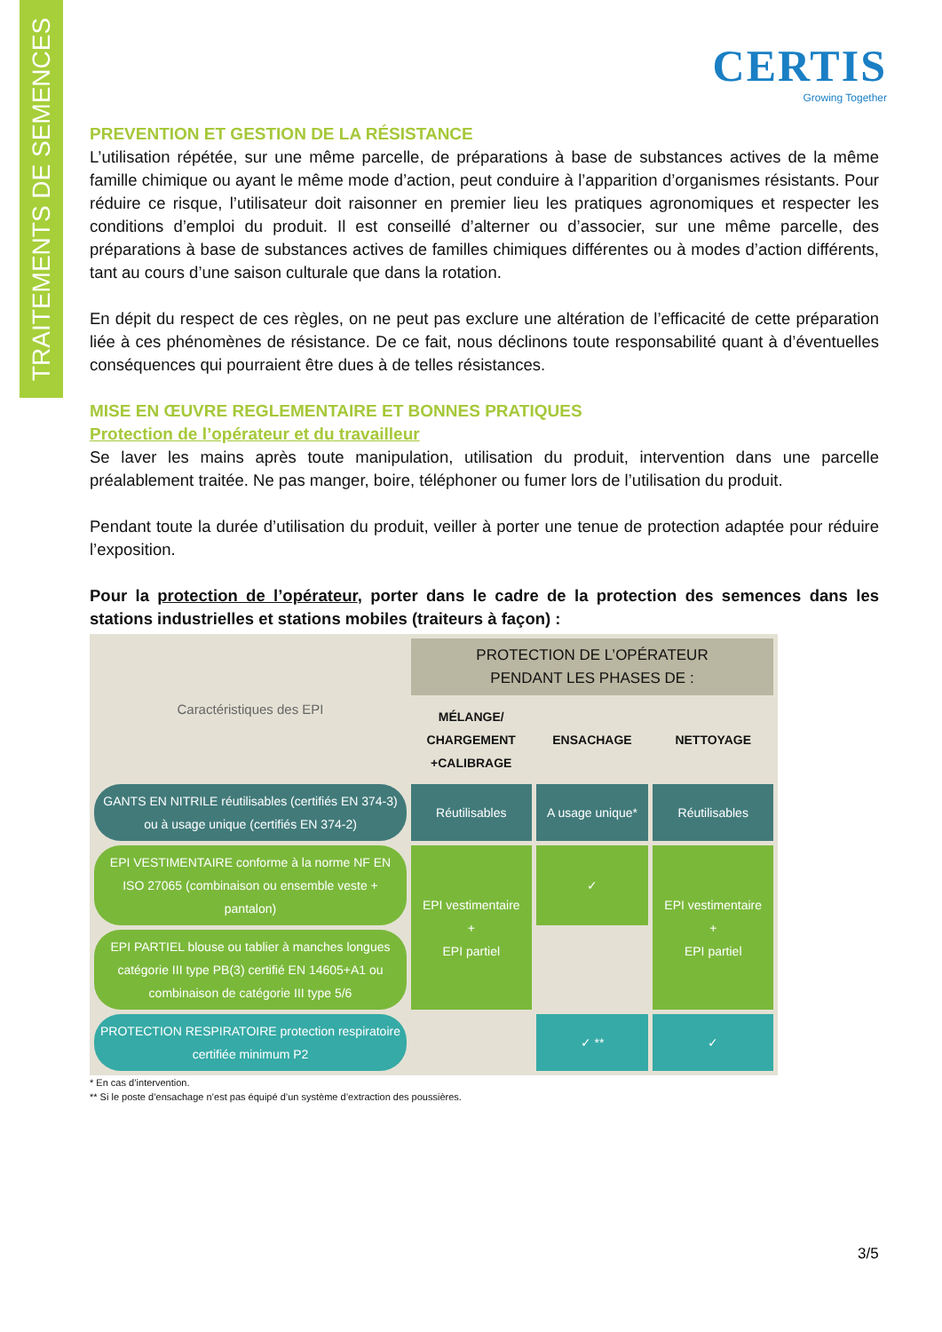TRAITEMENTS DE SEMENCES
CERTIS
Growing Together
PREVENTION ET GESTION DE LA RÉSISTANCE
L’utilisation répétée, sur une même parcelle, de préparations à base de substances actives de la même famille chimique ou ayant le même mode d’action, peut conduire à l’apparition d’organismes résistants. Pour réduire ce risque, l’utilisateur doit raisonner en premier lieu les pratiques agronomiques et respecter les conditions d’emploi du produit. Il est conseillé d’alterner ou d’associer, sur une même parcelle, des préparations à base de substances actives de familles chimiques différentes ou à modes d’action différents, tant au cours d’une saison culturale que dans la rotation.
En dépit du respect de ces règles, on ne peut pas exclure une altération de l’efficacité de cette préparation liée à ces phénomènes de résistance. De ce fait, nous déclinons toute responsabilité quant à d’éventuelles conséquences qui pourraient être dues à de telles résistances.
MISE EN ŒUVRE REGLEMENTAIRE ET BONNES PRATIQUES
Protection de l’opérateur et du travailleur
Se laver les mains après toute manipulation, utilisation du produit, intervention dans une parcelle préalablement traitée. Ne pas manger, boire, téléphoner ou fumer lors de l’utilisation du produit.
Pendant toute la durée d’utilisation du produit, veiller à porter une tenue de protection adaptée pour réduire l’exposition.
Pour la protection de l’opérateur, porter dans le cadre de la protection des semences dans les stations industrielles et stations mobiles (traiteurs à façon) :
| Caractéristiques des EPI | PROTECTION DE L’OPÉRATEUR PENDANT LES PHASES DE : | | |
| | MÉLANGE/ CHARGEMENT +CALIBRAGE | ENSACHAGE | NETTOYAGE |
| GANTS EN NITRILE réutilisables (certifiés EN 374-3) ou à usage unique (certifiés EN 374-2) | Réutilisables | A usage unique* | Réutilisables |
| EPI VESTIMENTAIRE conforme à la norme NF EN ISO 27065 (combinaison ou ensemble veste + pantalon) | EPI vestimentaire + EPI partiel | ✓ | EPI vestimentaire + EPI partiel |
| EPI PARTIEL blouse ou tablier à manches longues catégorie III type PB(3) certifié EN 14605+A1 ou combinaison de catégorie III type 5/6 | | | |
| PROTECTION RESPIRATOIRE protection respiratoire certifiée minimum P2 | | ✓ ** | ✓ |
* En cas d’intervention.
** Si le poste d’ensachage n’est pas équipé d’un système d’extraction des poussières.
3/5